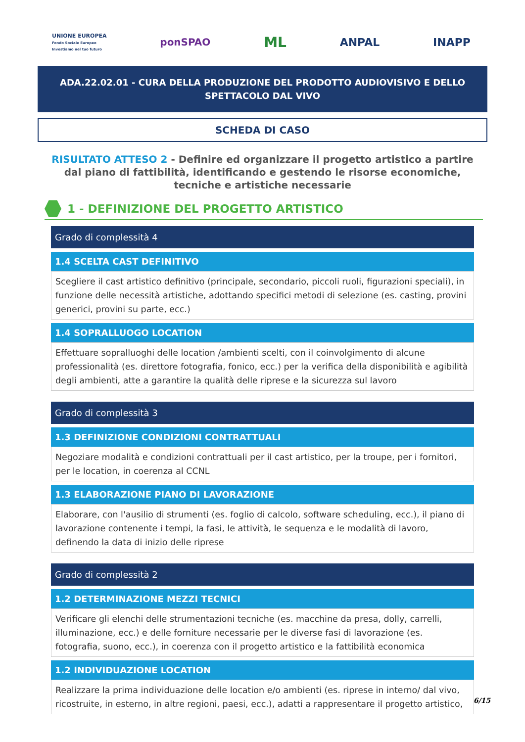UNIONE EUROPEA
Fondo Sociale Europeo
Investiamo nel tuo futuro
ponSPAO
ML
ANPAL INAPP
ADA.22.02.01 - CURA DELLA PRODUZIONE DEL PRODOTTO AUDIOVISIVO E DELLO
SPETTACOLO DAL VIVO
SCHEDA DI CASO
RISULTATO ATTESO 2 - Definire ed organizzare il progetto artistico a partire dal piano di fattibilità, identificando e gestendo le risorse economiche, tecniche e artistiche necessarie
1 - DEFINIZIONE DEL PROGETTO ARTISTICO
Grado di complessità 4
1.4 SCELTA CAST DEFINITIVO
Scegliere il cast artistico definitivo (principale, secondario, piccoli ruoli, figurazioni speciali), in funzione delle necessità artistiche, adottando specifici metodi di selezione (es. casting, provini generici, provini su parte, ecc.)
1.4 SOPRALLUOGO LOCATION
Effettuare sopralluoghi delle location /ambienti scelti, con il coinvolgimento di alcune professionalità (es. direttore fotografia, fonico, ecc.) per la verifica della disponibilità e agibilità degli ambienti, atte a garantire la qualità delle riprese e la sicurezza sul lavoro
Grado di complessità 3
1.3 DEFINIZIONE CONDIZIONI CONTRATTUALI
Negoziare modalità e condizioni contrattuali per il cast artistico, per la troupe, per i fornitori, per le location, in coerenza al CCNL
1.3 ELABORAZIONE PIANO DI LAVORAZIONE
Elaborare, con l'ausilio di strumenti (es. foglio di calcolo, software scheduling, ecc.), il piano di lavorazione contenente i tempi, la fasi, le attività, le sequenza e le modalità di lavoro, definendo la data di inizio delle riprese
Grado di complessità 2
1.2 DETERMINAZIONE MEZZI TECNICI
Verificare gli elenchi delle strumentazioni tecniche (es. macchine da presa, dolly, carrelli, illuminazione, ecc.) e delle forniture necessarie per le diverse fasi di lavorazione (es. fotografia, suono, ecc.), in coerenza con il progetto artistico e la fattibilità economica
1.2 INDIVIDUAZIONE LOCATION
Realizzare la prima individuazione delle location e/o ambienti (es. riprese in interno/ dal vivo, ricostruite, in esterno, in altre regioni, paesi, ecc.), adatti a rappresentare il progetto artistico,
6/15